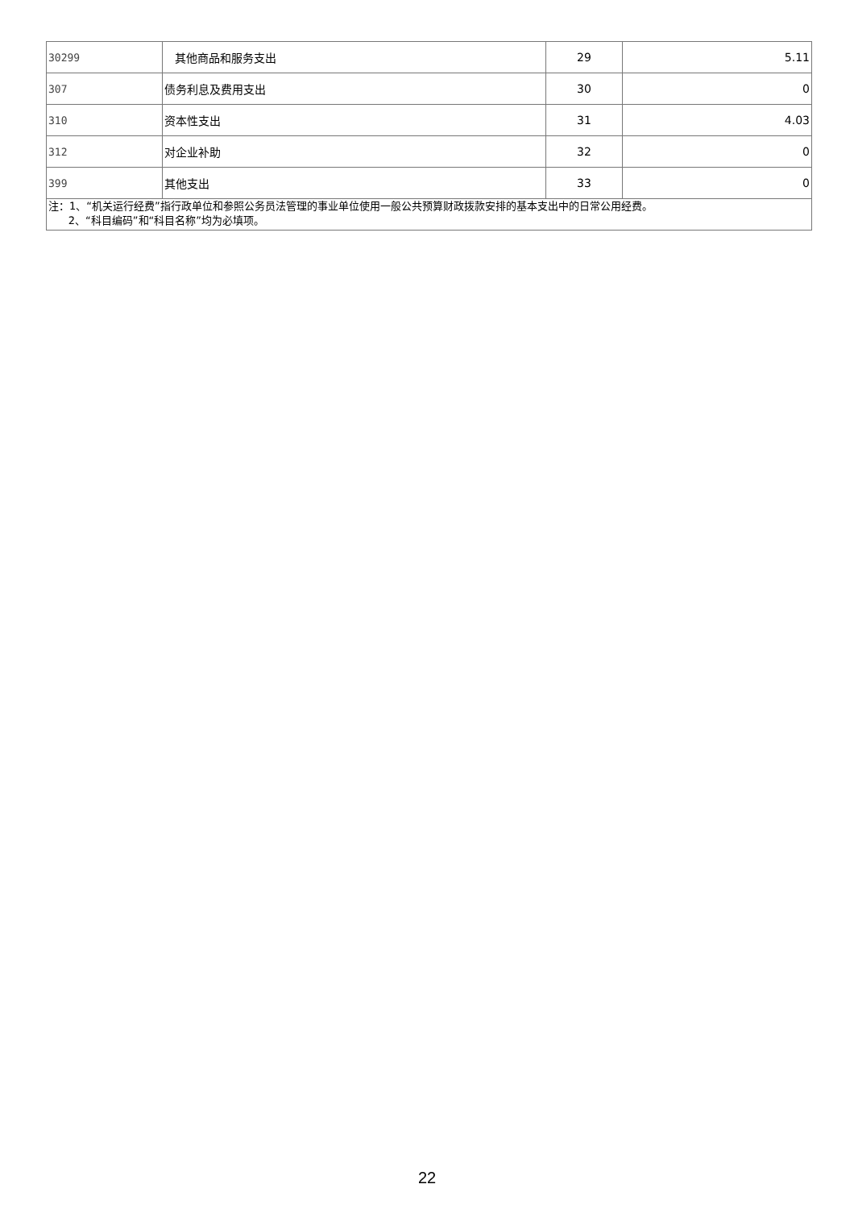| 30299 | 其他商品和服务支出 | 29 | 5.11 |
| 307 | 债务利息及费用支出 | 30 | 0 |
| 310 | 资本性支出 | 31 | 4.03 |
| 312 | 对企业补助 | 32 | 0 |
| 399 | 其他支出 | 33 | 0 |
| 注：1、“机关运行经费”指行政单位和参照公务员法管理的事业单位使用一般公共预算财政拨款安排的基本支出中的日常公用经费。 2、“科目编码”和“科目名称”均为必填项。 | | | |
22